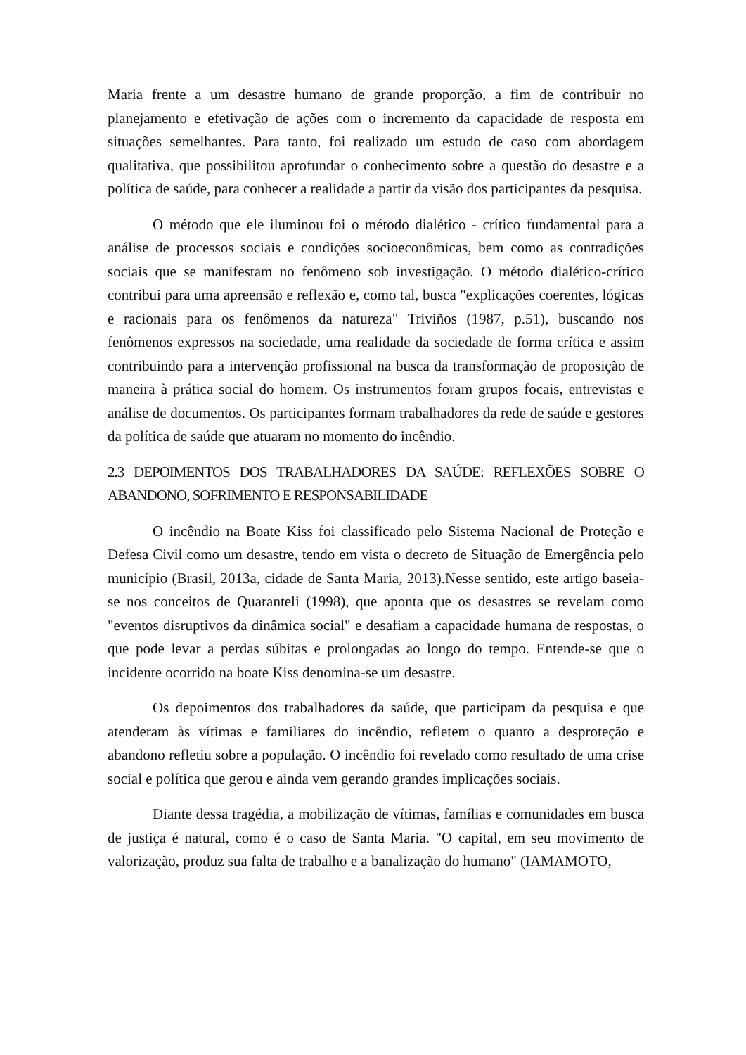Maria frente a um desastre humano de grande proporção, a fim de contribuir no planejamento e efetivação de ações com o incremento da capacidade de resposta em situações semelhantes. Para tanto, foi realizado um estudo de caso com abordagem qualitativa, que possibilitou aprofundar o conhecimento sobre a questão do desastre e a política de saúde, para conhecer a realidade a partir da visão dos participantes da pesquisa.
O método que ele iluminou foi o método dialético - crítico fundamental para a análise de processos sociais e condições socioeconômicas, bem como as contradições sociais que se manifestam no fenômeno sob investigação. O método dialético-crítico contribui para uma apreensão e reflexão e, como tal, busca "explicações coerentes, lógicas e racionais para os fenômenos da natureza" Triviños (1987, p.51), buscando nos fenômenos expressos na sociedade, uma realidade da sociedade de forma crítica e assim contribuindo para a intervenção profissional na busca da transformação de proposição de maneira à prática social do homem. Os instrumentos foram grupos focais, entrevistas e análise de documentos. Os participantes formam trabalhadores da rede de saúde e gestores da política de saúde que atuaram no momento do incêndio.
2.3 DEPOIMENTOS DOS TRABALHADORES DA SAÚDE: REFLEXÕES SOBRE O ABANDONO, SOFRIMENTO E RESPONSABILIDADE
O incêndio na Boate Kiss foi classificado pelo Sistema Nacional de Proteção e Defesa Civil como um desastre, tendo em vista o decreto de Situação de Emergência pelo município (Brasil, 2013a, cidade de Santa Maria, 2013).Nesse sentido, este artigo baseia-se nos conceitos de Quaranteli (1998), que aponta que os desastres se revelam como "eventos disruptivos da dinâmica social" e desafiam a capacidade humana de respostas, o que pode levar a perdas súbitas e prolongadas ao longo do tempo. Entende-se que o incidente ocorrido na boate Kiss denomina-se um desastre.
Os depoimentos dos trabalhadores da saúde, que participam da pesquisa e que atenderam às vítimas e familiares do incêndio, refletem o quanto a desproteção e abandono refletiu sobre a população. O incêndio foi revelado como resultado de uma crise social e política que gerou e ainda vem gerando grandes implicações sociais.
Diante dessa tragédia, a mobilização de vítimas, famílias e comunidades em busca de justiça é natural, como é o caso de Santa Maria. "O capital, em seu movimento de valorização, produz sua falta de trabalho e a banalização do humano" (IAMAMOTO,